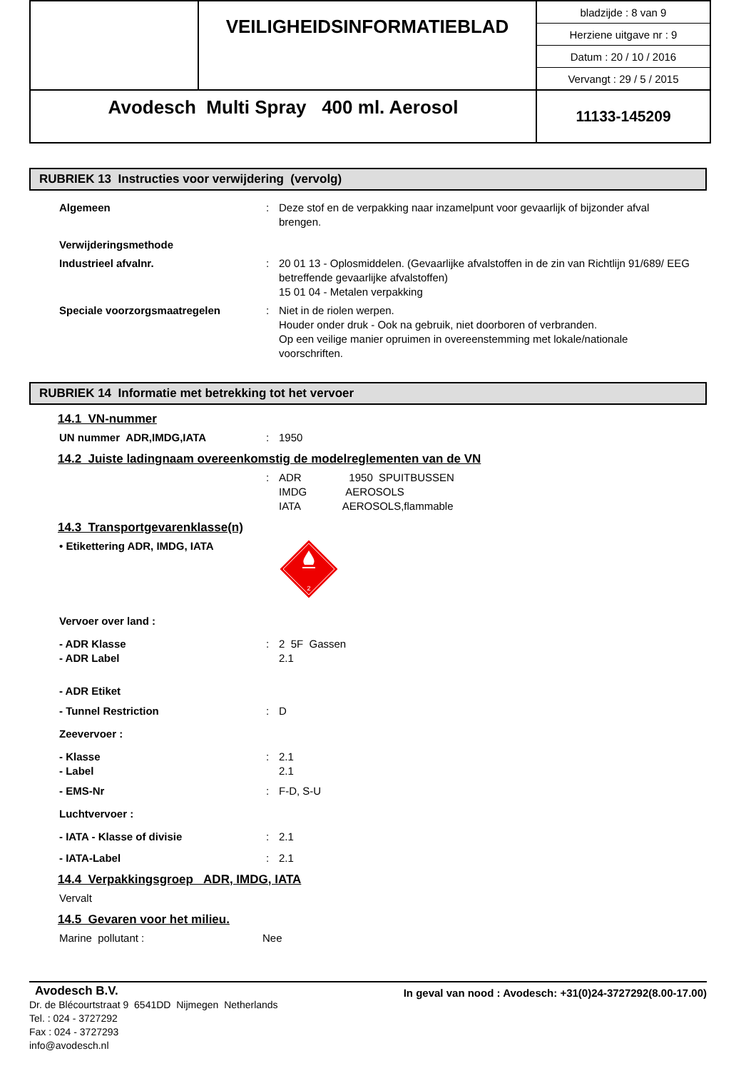| | VEILIGHEIDSINFORMATIEBLAD | / bladzijde : 8 van 9 / / Herziene uitgave nr : 9 / / Datum : 20 / 10 / 2016 / / Vervangt : 29 / 5 / 2015 / |
| Avodesch Multi Spray 400 ml. Aerosol | | 11133-145209 |
RUBRIEK 13 Instructies voor verwijdering (vervolg)
Algemeen : Deze stof en de verpakking naar inzamelpunt voor gevaarlijk of bijzonder afval brengen.
Verwijderingsmethode
Industrieel afvalnr. : 20 01 13 - Oplosmiddelen. (Gevaarlijke afvalstoffen in de zin van Richtlijn 91/689/ EEG betreffende gevaarlijke afvalstoffen)
15 01 04 - Metalen verpakking
Speciale voorzorgsmaatregelen : Niet in de riolen werpen.
Houder onder druk - Ook na gebruik, niet doorboren of verbranden.
Op een veilige manier opruimen in overeenstemming met lokale/nationale voorschriften.
RUBRIEK 14 Informatie met betrekking tot het vervoer
14.1 VN-nummer
UN nummer ADR,IMDG,IATA : 1950
14.2 Juiste ladingnaam overeenkomstig de modelreglementen van de VN
: ADR 1950 SPUITBUSSEN
IMDG AEROSOLS
IATA AEROSOLS,flammable
14.3 Transportgevarenklasse(n)
• Etikettering ADR, IMDG, IATA
2
Vervoer over land :
- ADR Klasse
- ADR Label
: 2 5F Gassen
2.1
- ADR Etiket
- Tunnel Restriction : D
Zeevervoer :
- Klasse
- Label
: 2.1
2.1
- EMS-Nr : F-D, S-U
Luchtvervoer :
- IATA - Klasse of divisie : 2.1
- IATA-Label : 2.1
14.4 Verpakkingsgroep ADR, IMDG, IATA
Vervalt
14.5 Gevaren voor het milieu.
Marine pollutant : Nee
Avodesch B.V.
Dr. de Blécourtstraat 9 6541DD Nijmegen Netherlands
Tel. : 024 - 3727292
Fax : 024 - 3727293
info@avodesch.nl
In geval van nood : Avodesch: +31(0)24-3727292(8.00-17.00)